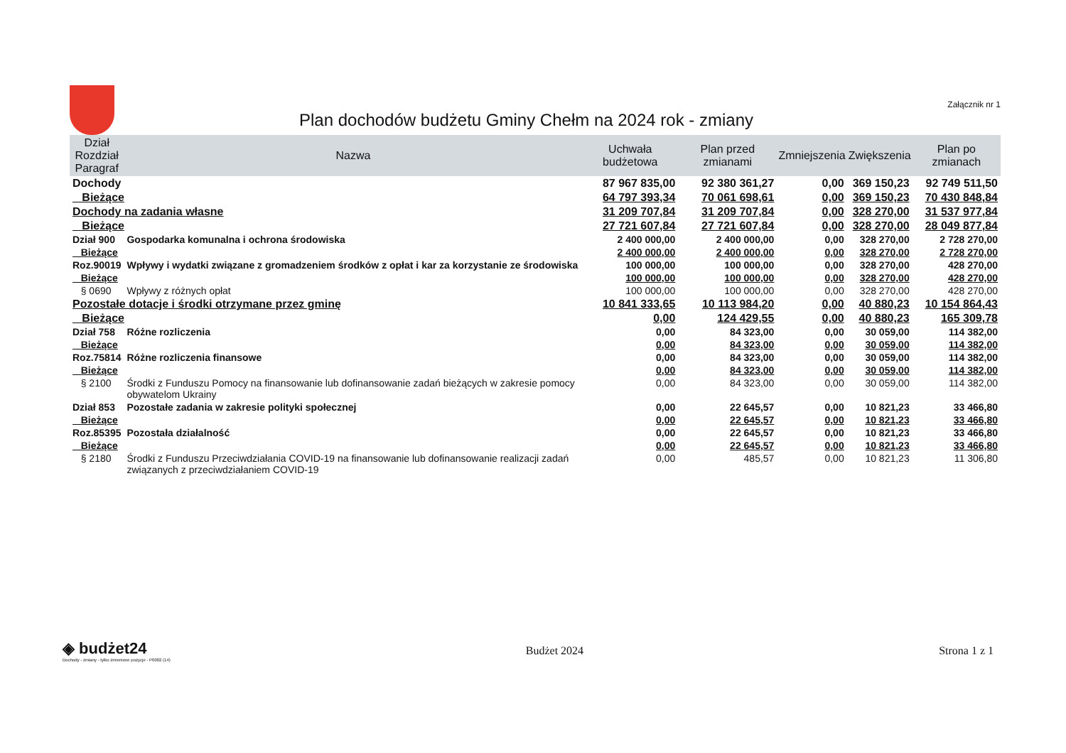Plan dochodów budżetu Gminy Chełm na 2024 rok - zmiany
Załącznik nr 1
| Dział Rozdział Paragraf | Nazwa | Uchwała budżetowa | Plan przed zmianami | Zmniejszenia | Zwiększenia | Plan po zmianach |
| --- | --- | --- | --- | --- | --- | --- |
| Dochody | | 87 967 835,00 | 92 380 361,27 | 0,00 | 369 150,23 | 92 749 511,50 |
| Bieżące | | 64 797 393,34 | 70 061 698,61 | 0,00 | 369 150,23 | 70 430 848,84 |
| Dochody na zadania własne | | 31 209 707,84 | 31 209 707,84 | 0,00 | 328 270,00 | 31 537 977,84 |
| Bieżące | | 27 721 607,84 | 27 721 607,84 | 0,00 | 328 270,00 | 28 049 877,84 |
| Dział 900 | Gospodarka komunalna i ochrona środowiska | 2 400 000,00 | 2 400 000,00 | 0,00 | 328 270,00 | 2 728 270,00 |
| Bieżące | | 2 400 000,00 | 2 400 000,00 | 0,00 | 328 270,00 | 2 728 270,00 |
| Roz.90019 | Wpływy i wydatki związane z gromadzeniem środków z opłat i kar za korzystanie ze środowiska | 100 000,00 | 100 000,00 | 0,00 | 328 270,00 | 428 270,00 |
| Bieżące | | 100 000,00 | 100 000,00 | 0,00 | 328 270,00 | 428 270,00 |
| § 0690 | Wpływy z różnych opłat | 100 000,00 | 100 000,00 | 0,00 | 328 270,00 | 428 270,00 |
| Pozostałe dotacje i środki otrzymane przez gminę | | 10 841 333,65 | 10 113 984,20 | 0,00 | 40 880,23 | 10 154 864,43 |
| Bieżące | | 0,00 | 124 429,55 | 0,00 | 40 880,23 | 165 309,78 |
| Dział 758 | Różne rozliczenia | 0,00 | 84 323,00 | 0,00 | 30 059,00 | 114 382,00 |
| Bieżące | | 0,00 | 84 323,00 | 0,00 | 30 059,00 | 114 382,00 |
| Roz.75814 | Różne rozliczenia finansowe | 0,00 | 84 323,00 | 0,00 | 30 059,00 | 114 382,00 |
| Bieżące | | 0,00 | 84 323,00 | 0,00 | 30 059,00 | 114 382,00 |
| § 2100 | Środki z Funduszu Pomocy na finansowanie lub dofinansowanie zadań bieżących w zakresie pomocy obywatelom Ukrainy | 0,00 | 84 323,00 | 0,00 | 30 059,00 | 114 382,00 |
| Dział 853 | Pozostałe zadania w zakresie polityki społecznej | 0,00 | 22 645,57 | 0,00 | 10 821,23 | 33 466,80 |
| Bieżące | | 0,00 | 22 645,57 | 0,00 | 10 821,23 | 33 466,80 |
| Roz.85395 | Pozostała działalność | 0,00 | 22 645,57 | 0,00 | 10 821,23 | 33 466,80 |
| Bieżące | | 0,00 | 22 645,57 | 0,00 | 10 821,23 | 33 466,80 |
| § 2180 | Środki z Funduszu Przeciwdziałania COVID-19 na finansowanie lub dofinansowanie realizacji zadań związanych z przeciwdziałaniem COVID-19 | 0,00 | 485,57 | 0,00 | 10 821,23 | 11 306,80 |
◈ budżet24
Dochody - zmiany - tylko zmienione pozycje - P0002 (14)
Budżet 2024 Strona 1 z 1